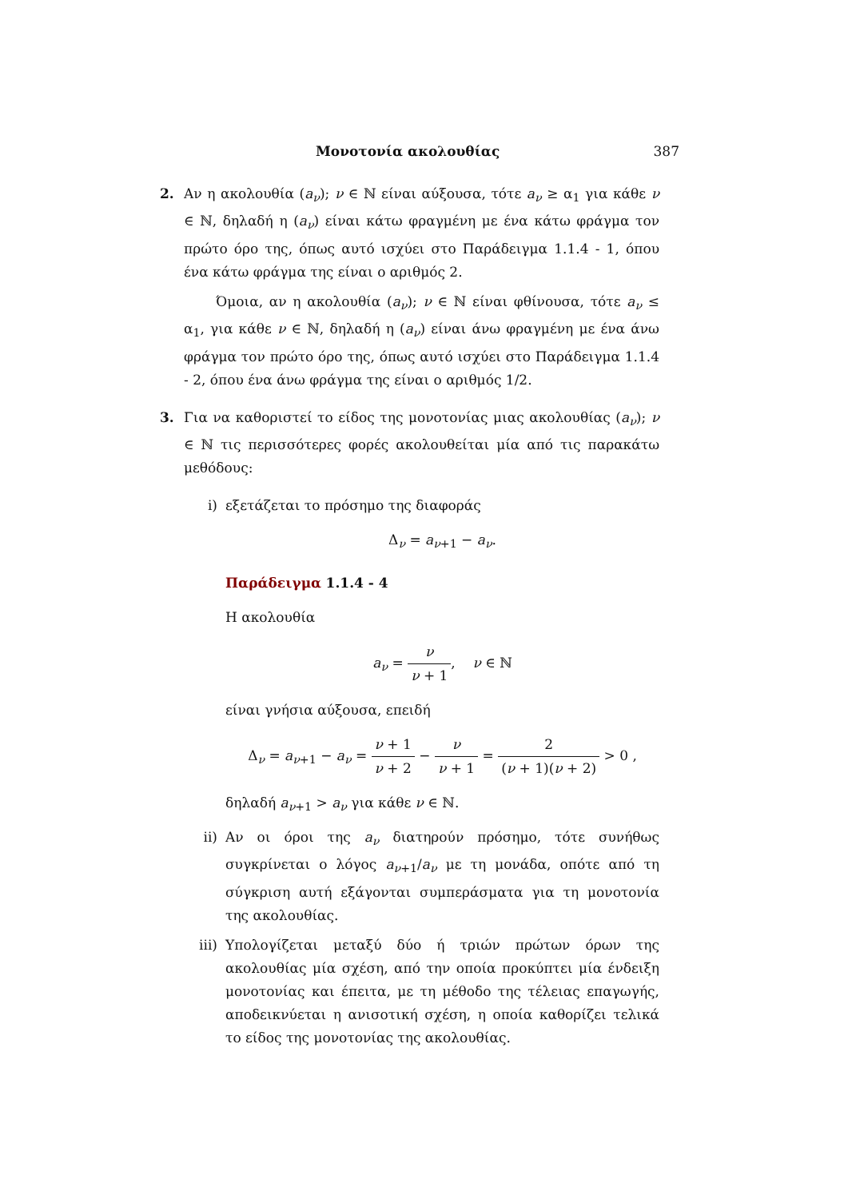Μονοτονία ακολουθίας 387
2. Αν η ακολουθία (a<sub>ν</sub>); ν ∈ ℕ είναι αύξουσα, τότε a<sub>ν</sub> ≥ α<sub>1</sub> για κάθε ν ∈ ℕ, δηλαδή η (a<sub>ν</sub>) είναι κάτω φραγμένη με ένα κάτω φράγμα τον πρώτο όρο της, όπως αυτό ισχύει στο Παράδειγμα 1.1.4 - 1, όπου ένα κάτω φράγμα της είναι ο αριθμός 2.
Όμοια, αν η ακολουθία (a<sub>ν</sub>); ν ∈ ℕ είναι φθίνουσα, τότε a<sub>ν</sub> ≤ α<sub>1</sub>, για κάθε ν ∈ ℕ, δηλαδή η (a<sub>ν</sub>) είναι άνω φραγμένη με ένα άνω φράγμα τον πρώτο όρο της, όπως αυτό ισχύει στο Παράδειγμα 1.1.4 - 2, όπου ένα άνω φράγμα της είναι ο αριθμός 1/2.
3. Για να καθοριστεί το είδος της μονοτονίας μιας ακολουθίας (a<sub>ν</sub>); ν ∈ ℕ τις περισσότερες φορές ακολουθείται μία από τις παρακάτω μεθόδους:
i) εξετάζεται το πρόσημο της διαφοράς
Δ<sub>ν</sub> = a<sub>ν+1</sub> − a<sub>ν</sub>.
Παράδειγμα 1.1.4 - 4
Η ακολουθία
a<sub>ν</sub> = ν ν + 1, ν ∈ ℕ
είναι γνήσια αύξουσα, επειδή
Δ<sub>ν</sub> = a<sub>ν+1</sub> − a<sub>ν</sub> = ν + 1 ν + 2 − ν ν + 1 = 2 (ν + 1)(ν + 2) > 0 ,
δηλαδή a<sub>ν+1</sub> > a<sub>ν</sub> για κάθε ν ∈ ℕ.
ii) Αν οι όροι της a<sub>ν</sub> διατηρούν πρόσημο, τότε συνήθως συγκρίνεται ο λόγος a<sub>ν+1</sub>/a<sub>ν</sub> με τη μονάδα, οπότε από τη σύγκριση αυτή εξάγονται συμπεράσματα για τη μονοτονία της ακολουθίας.
iii)
Υπολογίζεται μεταξύ δύο ή τριών πρώτων όρων της ακολουθίας μία σχέση, από την οποία προκύπτει μία ένδειξη μονοτονίας και έπειτα, με τη μέθοδο της τέλειας επαγωγής, αποδεικνύεται η ανισοτική σχέση, η οποία καθορίζει τελικά το είδος της μονοτονίας της ακολουθίας.